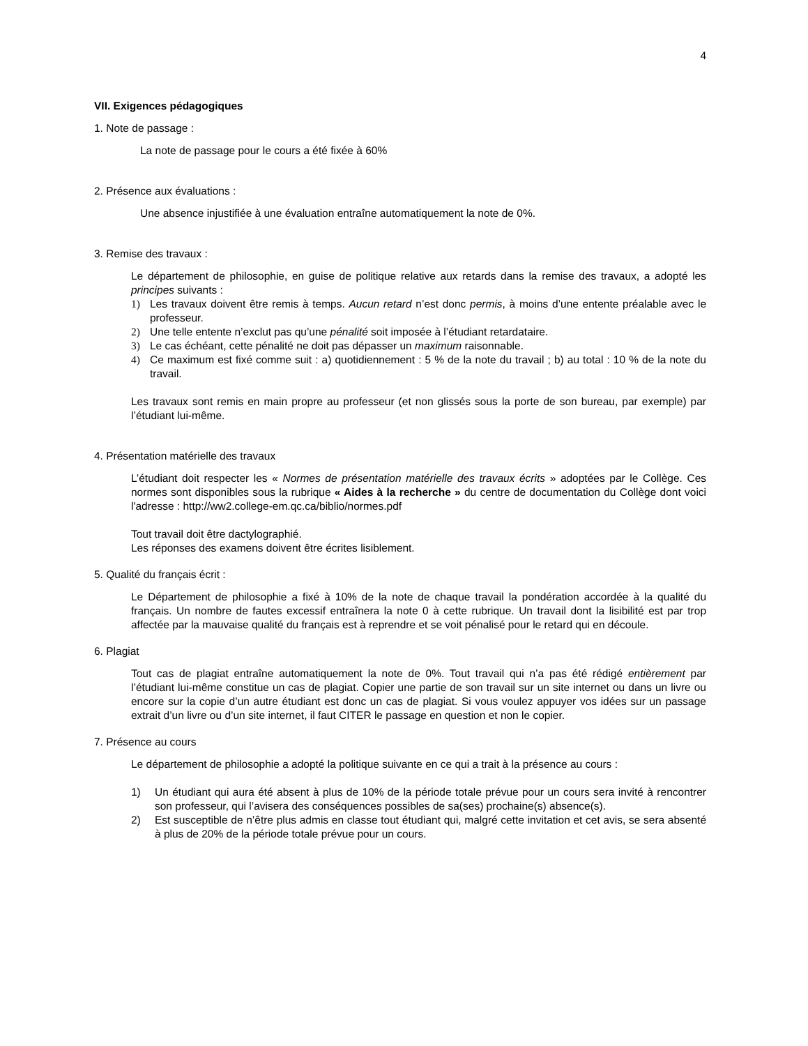4
VII. Exigences pédagogiques
1. Note de passage :
La note de passage pour le cours a été fixée à 60%
2. Présence aux évaluations :
Une absence injustifiée à une évaluation entraîne automatiquement la note de 0%.
3. Remise des travaux :
Le département de philosophie, en guise de politique relative aux retards dans la remise des travaux, a adopté les principes suivants :
1) Les travaux doivent être remis à temps. Aucun retard n’est donc permis, à moins d’une entente préalable avec le professeur.
2) Une telle entente n’exclut pas qu’une pénalité soit imposée à l’étudiant retardataire.
3) Le cas échéant, cette pénalité ne doit pas dépasser un maximum raisonnable.
4) Ce maximum est fixé comme suit : a) quotidiennement : 5 % de la note du travail ; b) au total : 10 % de la note du travail.
Les travaux sont remis en main propre au professeur (et non glissés sous la porte de son bureau, par exemple) par l’étudiant lui-même.
4. Présentation matérielle des travaux
L’étudiant doit respecter les « Normes de présentation matérielle des travaux écrits » adoptées par le Collège. Ces normes sont disponibles sous la rubrique « Aides à la recherche » du centre de documentation du Collège dont voici l'adresse : http://ww2.college-em.qc.ca/biblio/normes.pdf
Tout travail doit être dactylographié.
Les réponses des examens doivent être écrites lisiblement.
5. Qualité du français écrit :
Le Département de philosophie a fixé à 10% de la note de chaque travail la pondération accordée à la qualité du français. Un nombre de fautes excessif entraînera la note 0 à cette rubrique. Un travail dont la lisibilité est par trop affectée par la mauvaise qualité du français est à reprendre et se voit pénalisé pour le retard qui en découle.
6. Plagiat
Tout cas de plagiat entraîne automatiquement la note de 0%. Tout travail qui n’a pas été rédigé entièrement par l’étudiant lui-même constitue un cas de plagiat. Copier une partie de son travail sur un site internet ou dans un livre ou encore sur la copie d’un autre étudiant est donc un cas de plagiat. Si vous voulez appuyer vos idées sur un passage extrait d’un livre ou d’un site internet, il faut CITER le passage en question et non le copier.
7. Présence au cours
Le département de philosophie a adopté la politique suivante en ce qui a trait à la présence au cours :
1) Un étudiant qui aura été absent à plus de 10% de la période totale prévue pour un cours sera invité à rencontrer son professeur, qui l’avisera des conséquences possibles de sa(ses) prochaine(s) absence(s).
2) Est susceptible de n’être plus admis en classe tout étudiant qui, malgré cette invitation et cet avis, se sera absenté à plus de 20% de la période totale prévue pour un cours.